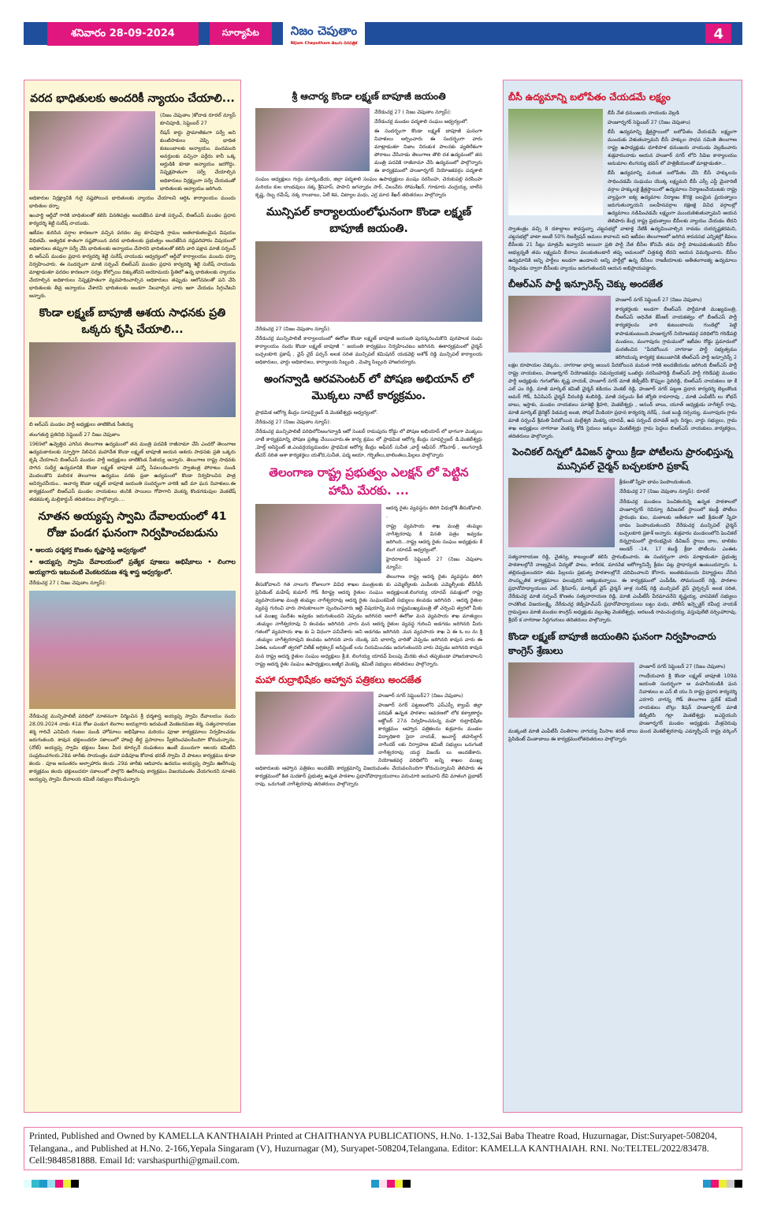శనివారం 28-09-2024 సూర్యాపేట నిజం చెపుతాం
Nijam Cheputham తెలుగు దినపత్రిక 4
వరద భాధితులకు అందరికీ న్యాయం చేయాలి...
(నిజం చెపుతాం )కోదాడ రూరల్ న్యూస్ కూచిపూడి, సెప్టెంబర్ 27
రేషన్ కార్డు ప్రామాణికంగా సర్వే అని కుంటిసాకులు చెప్పి భాధిత కుటుంబాలకు అన్యాయం. వందమంది అనర్హులకు వచ్చినా పర్లేదు కానీ ఒక్క అర్హుడికి కూడా అన్యాయం జరగొద్దు. నిష్పక్షపాతంగా సర్వే చేయాల్సిన అధికారులు నిర్లక్ష్యంగా సర్వే చేయడంతో భాదితులకు అన్యాయం జరిగింది.
అధికారుల నిర్లక్ష్యానికి గురై నష్టపోయిన భాదితులకు న్యాయం చేయాలని ఆర్డిఓ కార్యాలయం ముందు భాదితుల ధర్నా.
ఇంచార్జి ఆర్డీవో గారికి బాధితులతో కలిసి వినతిపత్రం అందజేసిన మాజీ సర్పంచ్, బిఆర్ఎస్ మండల ప్రధాన కార్యదర్శి శెట్టి సురేష్ నాయుడు.
ఇటీవల కురిసిన వర్షాల కారణంగా వచ్చిన వరదల వల్ల కూచిపూడి గ్రామం అతలాకుతలమైన విషయం విధితమే. అత్యధిక శాతంగా నష్టపోయిన వరద భాదితులకు ప్రభుత్వం అందజేసిన నష్టపరిహారం విషయంలో అధికారులు తప్పుగా సర్వే చేసి భాదితులకు అన్యాయం చేసారని భాదితులతో కలిసి వారి పక్షాన మాజీ సర్పంచ్ బి ఆర్ఎస్ మండల ప్రధాన కార్యదర్శి శెట్టి సురేష్ నాయుడు ఆధ్వర్యంలో ఆర్డీవో కార్యాలయం ముందు ధర్నా నిర్వహించారు. ఈ సందర్భంగా మాజీ సర్పంచ్ బిఆర్ఎస్ మండల ప్రధాన కార్యదర్శి శెట్టి సురేష్ నాయుడు మాట్లాడుతూ వరదల కారణంగా సర్వం కోల్పోయి దిక్కుతోచని అయోమయ స్థితిలో ఉన్న భాదితులకు న్యాయం చేయాల్సిన అధికారులు నిష్పక్షపాతంగా వ్యవహరించాల్సిన అధికారులు తప్పుడు ఆలోచనలతో పని చేసి భాదితులకు తీవ్ర అన్యాయం చేశారని భాదితులకు అండగా నిలవాల్సిన వారు ఇలా చేయడం సిగ్గుచేటని అన్నారు.
కొండా లక్ష్మణ్ బాపూజీ ఆశయ సాధనకు ప్రతి ఒక్కరు కృషి చేయాలి...
బి ఆర్ఎస్ మండల పార్టీ అధ్యక్షులు తాటికొండ సీతయ్య
తుంగతుర్తి ప్రతినిధి సెప్టెంబర్ 27 నిజం చెపుతాం
1969లో ఉవ్వెత్తిన ఎగిసిన తెలంగాణ ఉద్యమంలో తన మంత్రి పదవికి రాజీనామా చేసి ఎందరో తెలంగాణ ఉద్యమకారులకు స్ఫూర్తిగా నిలిచిన మహానేత కొండా లక్ష్మణ్ బాపూజీ ఆయన ఆశయ సాధనకు ప్రతి ఒక్కరు కృషి చేయాలని బిఆర్ఎస్ మండల పార్టీ అధ్యక్షులు తాటికొండ సీతయ్య అన్నారు. తెలంగాణ రాష్ట్ర సాధనకు సాగిన సుధీర్ఘ ఉద్యమానికి కొండా లక్ష్మణ్ బాపూజీ ఎన్నో సేవలందించారు స్వాతంత్ర పోరాటం నుండి మొదలుకొని మలిదశ తెలంగాణ ఉద్యమం వరకు ప్రజా ఉద్యమంలో కొండా నిర్వహించిన పాత్ర అనిర్వచనీయం.. ఆచార్య కొండా లక్ష్మణ్ బాపూజీ జయంతి సందర్భంగా వారికి ఇదే మా ఘన నివాళులు.ఈ కార్యక్రమంలో బిఆర్ఎస్ మండల నాయకులు తునికి సాయిలు గోపాగాని వెంకన్న కొండగడుపుల వెంకటేష్ తడకమళ్ళ మల్లికార్జున్ తదితరులు పాల్గొన్నారు....
నూతన అయ్యప్ప స్వామి దేవాలయంలో 41 రోజు పండగ ఘనంగా నిర్వహించబడును
• ఆలయ ధర్మకర్త కొణతం కృష్ణారెడ్డి ఆధ్వర్యంలో
• అయ్యప్ప స్వామి దేవాలయంలో ప్రత్యేక పూజలు అభిషేకాలు • లింగాల అయ్యగారు ఇటువంటి వెంకటరమణ శర్మ శాస్త్ర ఆధ్వర్యంలో.
నేరేడుచర్ల 27 ( నిజం చెపుతాం న్యూస్):
నేరేడుచర్ల మున్సిపాలిటీ పరిధిలో నూతనంగా నిర్మించిన శ్రీ ధర్మశాస్త్ర అయ్యప్ప స్వామి దేవాలయం నందు 28.09.2024 నాడు 41వ రోజు పండుగ లింగాల అయ్యగారు ఇరువంటి వెంకటరమణ శర్మ, సత్యనారాయణ శర్మ గారిచే ఎనిమిది గంటల నుండి హోమాలు అభిషేకాలు మరియు పూజా కార్యక్రమాలు నిర్వహించడం జరుగుతుంది. కావున భక్తులందరూ సకాలంలో హాజరై తీర్థ ప్రసాదాలు స్వీకరించవలసిందిగా కోరుచున్నాను.(నోట్) అయ్యప్ప స్వామి భక్తులు పీటల మీద కూర్చునే దంపతులు ఉంటే ముందుగా ఆలయ కమిటీని సంప్రదించగలరు.28వ తారీకు సాయంత్రం మహా పడిపూజ కోదాడ భరత్ స్వామి చే పాటలు కార్యక్రమం కూడా కలదు . పూజ అనంతరం అల్పాహారం కలదు .29వ తారీకు ఆదివారం ఉదయం అయ్యప్ప స్వామి ఊరేగింపు కార్యక్రమం కలదు భక్తులందరూ సకాలంలో పాల్గొని ఊరేగింపు కార్యక్రమం విజయవంతం చేయగలరని నూతన అయ్యప్ప స్వామి దేవాలయ కమిటీ సభ్యులు కోరుచున్నారు
శ్రీ ఆచార్య కొండా లక్ష్మణ్ బాపూజీ జయంతి
నేరేడుచర్ల 27 ( నిజం చెపుతాం న్యూస్):
నేరేడుచర్ల మండల పద్మశాలి సంఘం ఆధ్వర్యంలో.
ఈ సందర్భంగా కొండా లక్ష్మణ్ బాపూజీ ఘనంగా నివాళులు అర్పించారు ఈ సందర్భంగా వారు మాట్లాడుతూ నిజాం నిరంకుశ పాలనకు వ్యతిరేకంగా పోరాటం చేసినాడు తెలంగాణ తొలి దశ ఉద్యమంలో తన మంత్రి పదవికి రాజీనామా చేసి ఉద్యమంలో పాల్గొన్నారు ఈ కార్యక్రమంలో హుజూర్నగర్ నియోజకవర్గం పద్మశాలి సంఘం అధ్యక్షులు గుర్రం మార్కండేయ, జిల్లా పద్మశాలి సంఘం ఉపాధ్యక్షులు ముషం నరసింహ, చెరుకుపల్లి నరసింహ మరియు కుల బాంధవులు నక్క శ్రీనివాస్, పాపాని జగన్నాథం సార్, చిలువేరు సోమశేఖర్, గూడూరు చంద్రయ్య, బాలేన కృష్ణ, రెబ్బ రమేష్, నక్క రాంబాబు, ఏలే శివ, చిట్యాల మధు, ఎర్ర మాద శేఖర్ తదితరులు పాల్గొన్నారు
మున్సిపల్ కార్యాలయంలోఘనంగా కొండా లక్ష్మణ్ బాపూజీ జయంతి.
నేరేడుచర్ల 27 (నిజం చెపుతాం న్యూస్):
నేరేడుచర్ల మున్సిపాలిటీ కార్యాలయంలో ఈరోజు కొండా లక్ష్మణ్ బాపూజీ జయంతి పురస్కరించుకొని పురపాలక సంఘ కార్యాలయం నందు కొండా లక్ష్మణ్ బాపూజీ " జయంతి కార్యక్రమం నిర్వహించటం జరిగినది. ఈకార్యక్రమంలో చైర్మన్ బచ్చలకూరి ప్రకాష్ , వైస్ చైర్ పర్సన్ అలక సరిత మున్సిపల్ కమిషనర్ యడవెల్లి అశోక్ రెడ్డి మున్సిపల్ కార్యాలయ అధికారులు, వార్డు అధికారులు, కార్యాలయ సిబ్బంది , మెప్మా సిబ్బంది హాజరయ్యారు.
అంగన్వాడి ఆరవసెంటర్ లో పోషణ అభియాన్ లో మొక్కలు నాటే కార్యక్రమం.
ప్రాథమిక ఆరోగ్య కేంద్రం సూపర్వైజర్ డి వెంకటేశ్వర్లు ఆధ్వర్యంలో.
నేరేడుచర్ల 27 (నిజం చెపుతాం న్యూస్):
నేరేడుచర్ల మున్సిపాలిటీ పరిధిలోనిఅంగన్వాడి ఆరో సెంటర్ రామపురం రోడ్డు లో పోషణ అభియాన్ లో భాగంగా మొక్కలు నాటే కార్యక్రమాన్ని పోషణ ప్రతిజ్ఞ చేయించారు.ఈ కార్య క్రమం లో ప్రాథమిక ఆరోగ్య కేంద్రం సూపర్వైజర్ డి.వెంకటేశ్వర్లు ,హెల్త్ అసిస్టెంట్ జి.ఎంవర్రయ్యమండల ప్రాథమిక ఆరోగ్య కేంద్రం ఆఫీసర్ సునీత ,వార్డ్ ఆఫీసర్ .గోపినాథ్ , అంగన్వాడీ టీచర్ నరిత ఆశా కార్యకర్తలు యశోద,సునీత, పద్మ ఆయా, గర్భిణీలు,బాలింతలు,పిల్లలు పాల్గొన్నారు
తెలంగాణ రాష్ట్ర ప్రభుత్వం ఎలక్షన్ లో పెట్టిన హామీ మేరకు. ...
ఆదర్శ రైతు వ్యవస్థను తిరిగి విధుల్లోకి తీసుకోవాలి. .
రాష్ట్ర వ్యవసాయ శాఖ మంత్రి తుమ్మల నాగేశ్వరరావు కి వినతి పత్రం ఇవ్వడం జరిగింది...రాష్ట్ర ఆదర్శ రైతు సంఘం అధ్యక్షుడు కే లింగ యాదవ్ ఆధ్వర్యంలో.
హైదరాబాద్ సెప్టెంబర్ 27 (నిజం చెపుతాం న్యూస్):
తెలంగాణ రాష్ట్ర ఆదర్శ రైతు వ్యవస్థను తిరిగి తీసుకోవాలని గత నాలుగు రోజులుగా వివిధ శాఖల మంత్రులకు కు ఎమ్మెల్యేలకు ఎంపీలకు ఎమ్మెల్సీలకు టీపీసీసీ ప్రెసిడెంట్ మహేష్ కుమార్ గౌడ్ కిరాష్ట్ర ఆదర్శ రైతుల సంఘం అధ్యక్షులుకె.లింగయ్య యాదవ్ సమక్షంలో రాష్ట్ర వ్యవసాయశాఖ మంత్రి తుమ్మల నాగేశ్వరరావు ఆదర్శ రైతు సంఘంకమిటీ సభ్యులం కలవడం జరిగినది . ఆదర్శ రైతుల వ్యవస్థ గురించి వారు సానుకూలంగా స్పందించినారు ఇట్టి విషయాన్ని మన రాష్ట్రముఖ్యమంత్రి తో చర్చించి త్వరలో మీకు ఒక ముఖ్య సందేశం ఇవ్వడం జరుగుతుందని చెప్పడం జరిగినది అలాగే ఈరోజు మన వ్యవసాయ శాఖ మాత్యులు .తుమ్మల నాగేశ్వరరావు ని కలవడం జరిగినది .వారు మన ఆదర్శ రైతుల వ్యవస్థ గురించి అడగడం జరిగినది మీరు గతంలో వ్యవసాయ శాఖ కు ఏ విధంగా పనిచేశారు అని అడగడం జరిగినది .మన వ్యవసాయ శాఖ ఏ ఈ ఓ లు ను శ్రీ .తుమ్మల నాగేశ్వరరావుని కలవడం జరిగినది వారు యొక్క పని భారాన్ని వారితో చెప్పడం జరిగినది కావున వారు ఈ ఏఈఓ లనులతో త్వరలో విలేజ్ అగ్రికల్చర్ అసిస్టెంట్ లను నియమించడం జరుగుతుందని వారు చెప్పడం జరిగినది కావున మన రాష్ట్ర ఆదర్శ రైతుల సంఘం అధ్యక్షులు శ్రీ.కె. లింగయ్య యాదవ్ పిలుపు మేరకు తుచ తప్పకుండా హాజరుకావాలని రాష్ట్ర ఆదర్శ రైతు సంఘం ఉపాధ్యక్షులు,అజ్మీర వెంకన్న, కమిటీ సభ్యులు తదితరులు పాల్గొన్నారు.
మహా రుద్రాభిషేకం ఆహ్వాన పత్రికలు అందజేత
హుజూర్ నగర్ సెప్టెంబర్27 (నిజం చెపుతాం)
హుజూర్ నగర్ పట్టణంలోని ఎస్ఎస్పీ క్యాంప్ జిల్లా పరిషత్ ఉన్నత పాఠశాల ఆవరణలో లోక కళ్యాణార్థం అక్టోబర్ 27న నిర్వహించనున్న మహా రుద్రాభిషేకం కార్యక్రమం ఆహ్వాన పత్రికలను శుక్రవారం మండల విద్యాధికారి సైదా నాయక్, ఇంచార్జ్ తహసిల్దార్ నాగేందర్ లకు నిర్వాహణ కమిటీ సభ్యులు ఒరుగంటి నాగేశ్వరరావు యద్ద విజయ్ లు అందజేశారు. నియోజకవర్గ పరిధిలోని అన్ని శాఖల ముఖ్య అధికారులకు ఆహ్వాన పత్రికలు అందజేసి కార్యక్రమాన్ని విజయవంతం చేయవలసిందిగా కోరుచున్నామని తెలిపారు ఈ కార్యక్రమంలో కిత సుదకార్ ప్రభుత్వ ఉన్నత పాఠశాల ప్రధానోపాధ్యాయురాలు పరుచూరి జయవాని దేవి మాతంగి ప్రభాకర్ రావు. ఒరుగంటి నాగేశ్వరరావు తదితరులు పాల్గొన్నారు
బీసీ ఉద్యమాన్ని బలోపేతం చేయడమే లక్ష్యం
బీసీ నేత ధనుంజయ నాయుడు వెల్లడి
హుజూర్నగర్ సెప్టెంబర్ 27 (నిజం చెపుతాం)
బీసీ ఉద్యమాన్ని క్షేత్రస్థాయిలో బలోపేతం చేయడమే లక్ష్యంగా ముందుకు వెళుతున్నామని బీసీ హక్కుల సాధన సమితి తెలంగాణ రాష్ట్ర ఉపాధ్యక్షుడు ధూళిపాళ ధనంజయ నాయుడు వెల్లడించారు శుక్రవారంనాడు ఆయన హుజూర్ నగర్ లోని సిపిఐ కార్యాలయం అనుమాల లింగయ్య భవన్ లో పాత్రికేయులతో మాట్లాడుతూ...
బీసీ ఉద్యమాన్ని మరింత బలోపేతం చేసి బీసీ హక్కులను సాధించడమే సంఘము యొక్క లక్ష్యమని బీసీ ఎస్సీ ఎస్టీ మైనారిటీ వర్గాల హక్కులకై క్షేత్రస్థాయిలో ఉద్యమాలు నిర్మాణంచేయుటకు రాష్ట్ర వ్యాప్తంగా ఐక్య ఉద్యమాల నిర్మాణం కొరకై బలమైన ప్రయత్నాలు జరుగుతున్నాయని బలహీనవర్గాల రక్షణకై వివిధ వర్గాలల్లో ఉద్యమాలు నడిపించడమే లక్ష్యంగా ముందుకెళుతున్నామని ఆయన తెలిపారు కేంద్ర రాష్ట్ర ప్రభుత్వాలు బీసీలకు న్యాయం చేయడం లేదని స్వాతంత్రం వచ్చి 8 దశాబ్దాలు కావస్తున్నా చట్టసభల్లో వాటాకై నేటికీ ఉద్యమించాల్సిన రావడం దురదృష్టకరమని, చట్టసభల్లో వాటా అంటే 50% రిజర్వేషన్ అమలు కావాలని అని ఇటీవల తెలంగాణలో జరిగిన శాసనసభ ఎన్నికల్లో కేవలం బీసీలకు 21 సీట్లు మాత్రమే ఇవ్వారని అయినా ప్రతి పార్టీ నేత బీసీల కోసమే తమ పార్టీ పాటుపడుతుందని బీసీల అభ్యున్నతే తమ లక్ష్యమని బీరాలు పలుకుతుంటారే తప్ప అమలులో చిత్తశుద్ధి లేదని ఆయన విమర్శించారు. బీసీల ఉద్యమానికి అన్ని పార్టీలు అండగా ఉండాలని అన్ని పార్టీల్లో ఉన్న బీసీలు రాజకీయాలకు అతీతంగాఐక్య ఉద్యమాలు నిర్మించడం ద్వారా బీసీలకు న్యాయం జరుగుతుందని ఆయన అభిప్రాయపడ్డారు.
బీఆర్ఎస్ పార్టీ ఇన్సూరెన్స్ చెక్కు అందజేత
హుజూర్ నగర్ సెప్టెంబర్ 27 (నిజం చెపుతాం)
కార్యకర్తలకు అండగా బీఆర్ఎస్ పార్టీమాజీ ముఖ్యమంత్రి, బీఆర్ఎస్ అధినేత కేసీఆర్ నాయకత్వం లో బీఆర్ఎస్ పార్టీ కార్యకర్తలను వారి కుటుంబాలను గుండెల్లో పెట్టి కాపాడుకుంటుంది.హుజుర్నగర్ నియోజకవర్గ పరిధిలోని గరిడేపల్లి మండలం, మంగాపురం గ్రామములో ఇటీవల రోడ్డు ప్రమాదంలో మరణించిన "పేరబోయిన నాగరాజు పార్టీ సభ్యత్వము కలిగియున్న కార్యకర్త కుటుంబానికి టిఆర్ఎస్ పార్టీ ఇన్సూరెన్స్ 2 లక్షల రూపాయల చెక్కును.. నాగరాజు భార్య అయిన పేరబోయిన మమత గారికి అందజేయడం జరిగింది బీఆర్ఎస్ పార్టీ రాష్ట్ర నాయకులు, హుజుర్నగర్ నియోజకవర్గం సమన్వయకర్త ఒంటెద్దు నరసింహారెడ్డి బీఆర్ఎస్ పార్టీ గరిడేపల్లి మండల పార్టీ అధ్యక్షుడు గుగులోతు కృష్ణ నాయక్, హుజూర్ నగర్ మాజీ జెడ్పీటీసీ కొప్పుల సైదిరెడ్డి, బిఆర్ఎస్ నాయకులు డా కే ఎల్ ఎం రెడ్డి, మాజీ మార్కెట్ కమిటీ చైర్మన్ కడియం వెంకట్ రెడ్డి, హుజూర్ నగర్ పట్టణ ప్రధాన కార్యదర్శి బెల్లంకొండ అమర్ గౌడ్, పిఏసిఎస్ ఛైర్మన్ వీరంరెడ్డి శంబిరెడ్డి, మాజీ సర్పంచు కీత జ్యోతి రామారావు , మాజీ ఎంపీటీసీ లు శోభన్ బాబు, ఇస్తాకు, మండల నాయకులు మాశెట్టి శ్రీహరి, వెంకటేశ్వర్లు , ఆనంద్ బాబు, యూత్ అధ్యక్షుడు నాగేశ్వర్ రావు, మాజీ మార్కెట్ డైరెక్టర్ పిడమర్తి అంజి, సోషల్ మీడియా ప్రధాన కార్యదర్శి నరేష్ , సంక బుడ్డి నర్సయ్య, మంగాపురం గ్రామ మాజీ సర్పంచ్ శ్రీమతి పేరబోయిన మల్లేశ్వరి వెంకన్న యాదవ్, ఉప సర్పంచ్ ధరావత్ జగ్గు నిర్మల, వార్డు సభ్యులు, గ్రామ శాఖ అధ్యక్షులు నాగరాజు వెంకన్న కోడి సైదులు జక్కుల వెంకటేశ్వర్లు గ్రామ పెద్దలు బిఆర్ఎస్ నాయకులు..కార్యకర్తలు, తదితరులు పాల్గొన్నారు.
పెంచికల్ దిన్నలో డివిజన్ స్థాయి క్రీడా పోటీలను ప్రారంభిస్తున్న మున్సిపల్ చైర్మన్ బచ్చలకూరి ప్రకాష్
క్రీడలతో స్నేహ భావం పెంపొందుతుంది.
నేరేడుచర్ల 27 (నిజం చెపుతాం న్యూస్): రూరల్
నేరేడుచర్ల మండలం పెంచికలదిన్నె ఉన్నత పాఠశాలలో హుజూర్నగర్ రెవిన్యూ డివిజనల్ స్థాయిలో కబడ్డీ పోటీలు ప్రారంభం కుల, మతాలకు అతీతంగా ఆటే క్రీడలతో స్నేహ బావం పెంపొందుతుందని నేరేడుచర్ల మున్సిపల్ చైర్మన్ బచ్చలకూరి ప్రకాశ్ అన్నారు. శుక్రవారం మండలంలోని పెంచికల్ దిన్నగ్రామంలో ప్రారంభమైన డివిజన్ స్థాయి బాల, బాలికల అండర్ -14, 17 కబడ్డీ క్రీడా పోటీలను ఎంఈఓ సత్యనారాయణ రెడ్డి, చైతన్య, కాట్యులతో కలిసి ప్రారంభించారు. ఈ సందర్భంగా వారు మాట్లాడుతూ ప్రభుత్వ పాఠశాలల్లోనే నాణ్యమైన విద్యతో పాటు, శారీరక, మానసిక ఆరోగ్యానిచ్చే క్రీడల పట్ల ప్రాధాన్యత ఉంటుందన్నారు. ఓ తల్లిదండ్రులందరూ తమ పిల్లలను ప్రభుత్వ పాఠశాలల్లోనే చదివించాలని కోరారు. అంతకుముందు విద్యార్థులు చేసిన సాంస్కృతిక కార్యక్రమాలు పలువురిని ఆకట్టుకున్నాయి. ఈ కార్యక్రమంలో ఎంపీడీఓ సోమసుందర్ రెడ్డి, పాఠశాల ప్రధానోపాధ్యాయులు ఎల్. శ్రీనివాస్, మార్కెట్ వైస్ చైర్మన్ తాళ్ల సురేష్ రెడ్డి మున్సిపల్ వైస్ చైర్పర్సన్ అలక సరిత, నేరేడుచర్ల మాజీ సర్పంచ్ కొణతం సత్యనారాయణ రెడ్డి, మాజీ ఎంపీటీసీ వీరమాచనేని కృష్ణయ్య, వాసవికల్ సభ్యులు రాచకొండ విజయలక్ష్మి, నేరేడుచర్ల జెడ్పీహెచ్ఎస్ ప్రధానోపాధ్యాయులు బట్టు మధు, పోలీస్ ఇన్స్పెక్టర్ రవీంద్ర నాయక్ గ్రామస్తులు మాజీ మండల కాంగ్రెస్ అధ్యక్షుడు వల్లంశెట్ల వెంకటేశ్వర్లు, అరబండి రామచంద్రయ్య, వస్తుపులేటి నర్సింహారావు, శ్రీధర్ క నాగరాజు సిద్దగంగులు తదితరులు పాల్గొన్నారు.
కొండా లక్ష్మణ్ బాపూజీ జయంతిని ఘనంగా నిర్వహించారు కాంగ్రెస్ శ్రేణులు
హుజూర్ నగర్ సెప్టెంబర్ 27 (నిజం చెపుతాం)
గాంధేయవాది శ్రీ కొండా లక్ష్మణ్ బాపూజీ 109వ జయంతి సందర్భంగా ఆ మహనీయుడికి ఘన నివాళులు ఐ ఎన్ టి యు సి రాష్ట్ర ప్రధాన కార్యదర్శి ఎరగాని నాగన్న గౌడ్ తెలంగాణ ప్రదేశ్ కమిటీ నాయకులు బొల్లు కిషన్ హుజూర్నగర్ మాజీ జెడ్పిటిసి గల్లా వెంకటేశ్వర్లు ఐఎన్టియుసి హుజూర్నగర్ మండల అధ్యక్షుడు మేళ్లచెరువు ముక్కంటి మాజీ ఎంపీటీసీ చింతిరాల నాగయ్య మీసాల శరత్ బాబు మంద వెంకటేశ్వరరావు ఎమ్మార్పీఎస్ రాష్ట్ర వర్కింగ్ ప్రెసిడెంట్ చింతాబాబు ఈ కార్యక్రమంలోతదితరులు పాల్గొన్నారు
Printed, Published and Owned by KAMELLA KANTHAIAH Printed at CHAITHANYA PUBLICATIONS, H.No. 1-132,Sai Baba Theatre Road, Huzurnagar, Dist:Suryapet-508204, Telangana., and Published at H.No. 2-166,Yepala Singaram (V), Huzurnagar (M), Suryapet-508204,Telangana. Editor: KAMELLA KANTHAIAH. RNI. No:TELTEL/2022/83478. Cell:9848581888. Email Id: varshaspurthi@gmail.com.